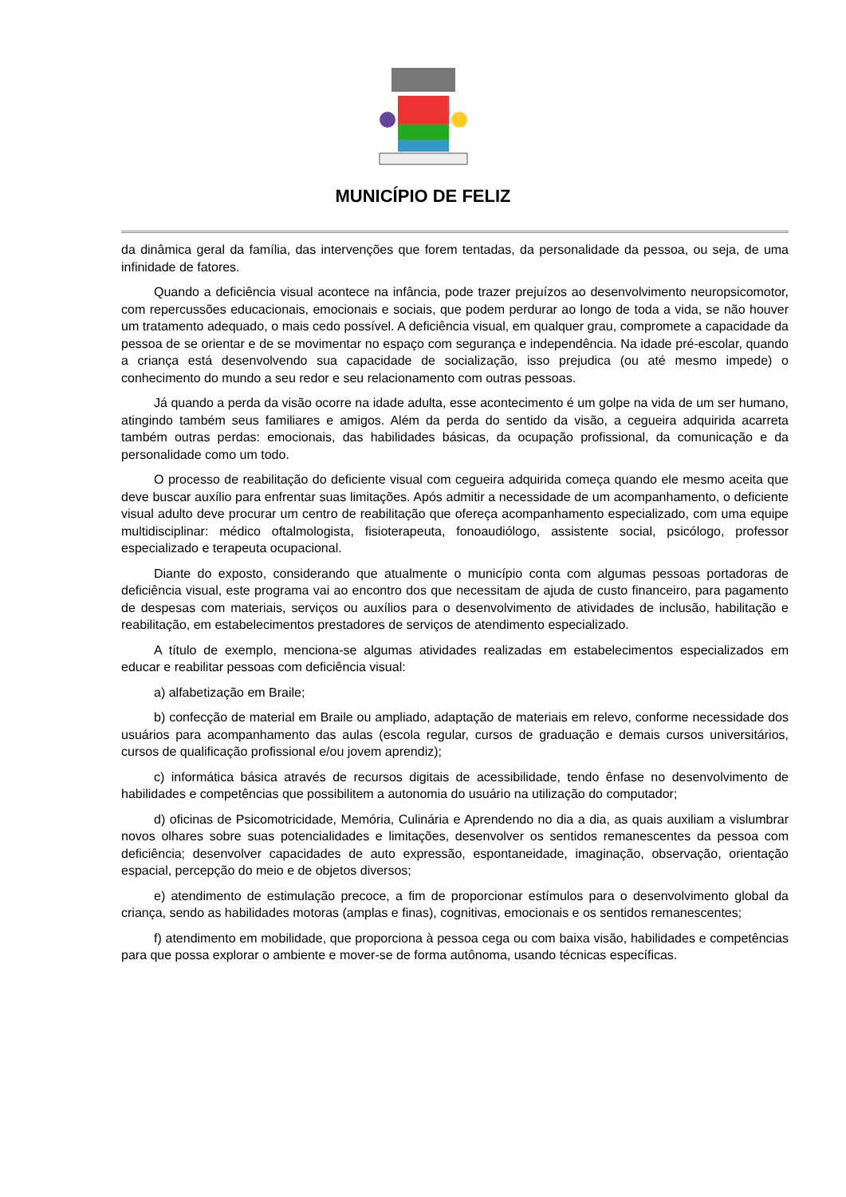MUNICÍPIO DE FELIZ
da dinâmica geral da família, das intervenções que forem tentadas, da personalidade da pessoa, ou seja, de uma infinidade de fatores.
Quando a deficiência visual acontece na infância, pode trazer prejuízos ao desenvolvimento neuropsicomotor, com repercussões educacionais, emocionais e sociais, que podem perdurar ao longo de toda a vida, se não houver um tratamento adequado, o mais cedo possível. A deficiência visual, em qualquer grau, compromete a capacidade da pessoa de se orientar e de se movimentar no espaço com segurança e independência. Na idade pré-escolar, quando a criança está desenvolvendo sua capacidade de socialização, isso prejudica (ou até mesmo impede) o conhecimento do mundo a seu redor e seu relacionamento com outras pessoas.
Já quando a perda da visão ocorre na idade adulta, esse acontecimento é um golpe na vida de um ser humano, atingindo também seus familiares e amigos. Além da perda do sentido da visão, a cegueira adquirida acarreta também outras perdas: emocionais, das habilidades básicas, da ocupação profissional, da comunicação e da personalidade como um todo.
O processo de reabilitação do deficiente visual com cegueira adquirida começa quando ele mesmo aceita que deve buscar auxílio para enfrentar suas limitações. Após admitir a necessidade de um acompanhamento, o deficiente visual adulto deve procurar um centro de reabilitação que ofereça acompanhamento especializado, com uma equipe multidisciplinar: médico oftalmologista, fisioterapeuta, fonoaudiólogo, assistente social, psicólogo, professor especializado e terapeuta ocupacional.
Diante do exposto, considerando que atualmente o município conta com algumas pessoas portadoras de deficiência visual, este programa vai ao encontro dos que necessitam de ajuda de custo financeiro, para pagamento de despesas com materiais, serviços ou auxílios para o desenvolvimento de atividades de inclusão, habilitação e reabilitação, em estabelecimentos prestadores de serviços de atendimento especializado.
A título de exemplo, menciona-se algumas atividades realizadas em estabelecimentos especializados em educar e reabilitar pessoas com deficiência visual:
a) alfabetização em Braile;
b) confecção de material em Braile ou ampliado, adaptação de materiais em relevo, conforme necessidade dos usuários para acompanhamento das aulas (escola regular, cursos de graduação e demais cursos universitários, cursos de qualificação profissional e/ou jovem aprendiz);
c) informática básica através de recursos digitais de acessibilidade, tendo ênfase no desenvolvimento de habilidades e competências que possibilitem a autonomia do usuário na utilização do computador;
d) oficinas de Psicomotricidade, Memória, Culinária e Aprendendo no dia a dia, as quais auxiliam a vislumbrar novos olhares sobre suas potencialidades e limitações, desenvolver os sentidos remanescentes da pessoa com deficiência; desenvolver capacidades de auto expressão, espontaneidade, imaginação, observação, orientação espacial, percepção do meio e de objetos diversos;
e) atendimento de estimulação precoce, a fim de proporcionar estímulos para o desenvolvimento global da criança, sendo as habilidades motoras (amplas e finas), cognitivas, emocionais e os sentidos remanescentes;
f) atendimento em mobilidade, que proporciona à pessoa cega ou com baixa visão, habilidades e competências para que possa explorar o ambiente e mover-se de forma autônoma, usando técnicas específicas.